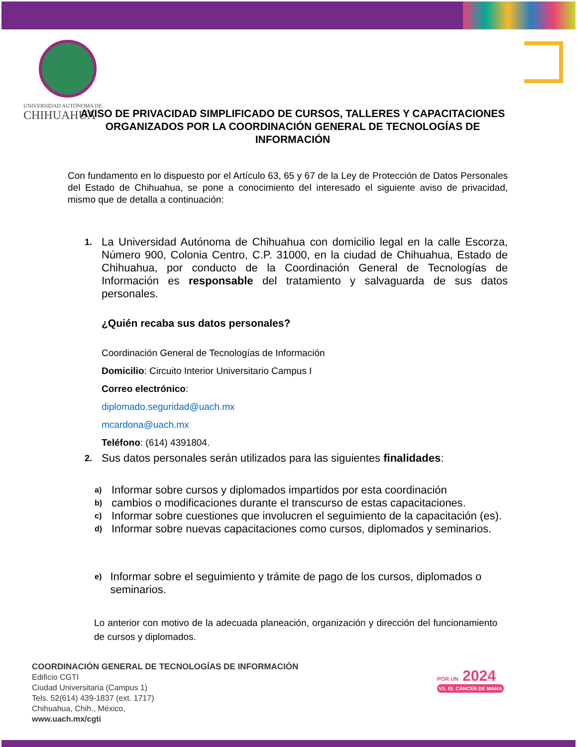UNIVERSIDAD AUTÓNOMA DE
CHIHUAHUA
AVISO DE PRIVACIDAD SIMPLIFICADO DE CURSOS, TALLERES Y CAPACITACIONES ORGANIZADOS POR LA COORDINACIÓN GENERAL DE TECNOLOGÍAS DE INFORMACIÓN
Con fundamento en lo dispuesto por el Artículo 63, 65 y 67 de la Ley de Protección de Datos Personales del Estado de Chihuahua, se pone a conocimiento del interesado el siguiente aviso de privacidad, mismo que de detalla a continuación:
1.
La Universidad Autónoma de Chihuahua con domicilio legal en la calle Escorza, Número 900, Colonia Centro, C.P. 31000, en la ciudad de Chihuahua, Estado de Chihuahua, por conducto de la Coordinación General de Tecnologías de Información es responsable del tratamiento y salvaguarda de sus datos personales.
¿Quién recaba sus datos personales?
Coordinación General de Tecnologías de Información
Domicilio: Circuito Interior Universitario Campus I
Correo electrónico:
diplomado.seguridad@uach.mx
mcardona@uach.mx
Teléfono: (614) 4391804.
2.
Sus datos personales serán utilizados para las siguientes finalidades:
a)
Informar sobre cursos y diplomados impartidos por esta coordinación
b)
cambios o modificaciones durante el transcurso de estas capacitaciones.
c)
Informar sobre cuestiones que involucren el seguimiento de la capacitación (es).
d)
Informar sobre nuevas capacitaciones como cursos, diplomados y seminarios.
e)
Informar sobre el seguimiento y trámite de pago de los cursos, diplomados o seminarios.
Lo anterior con motivo de la adecuada planeación, organización y dirección del funcionamiento de cursos y diplomados.
COORDINACIÓN GENERAL DE TECNOLOGÍAS DE INFORMACIÓN
Edificio CGTI
Ciudad Universitaria (Campus 1)
Tels. 52(614) 439-1837 (ext. 1717)
Chihuahua, Chih., México,
www.uach.mx/cgti
POR UN 2024
VS. EL CÁNCER DE MAMA